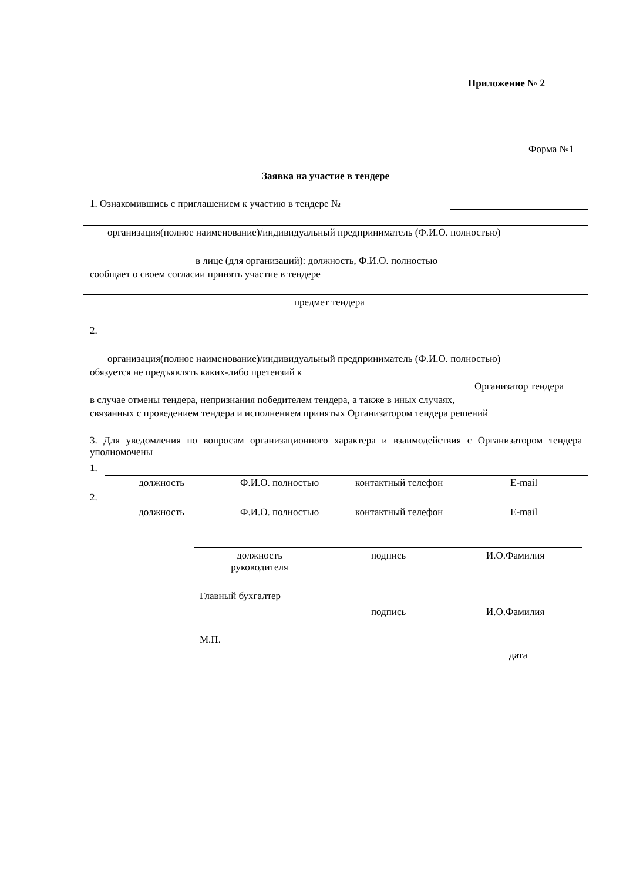Приложение № 2
Форма №1
Заявка на участие в тендере
1. Ознакомившись с приглашением к участию в тендере №
организация(полное наименование)/индивидуальный предприниматель (Ф.И.О. полностью)
в лице (для организаций): должность, Ф.И.О. полностью
сообщает о своем согласии принять участие в тендере
предмет тендера
2.
организация(полное наименование)/индивидуальный предприниматель (Ф.И.О. полностью)
обязуется не предъявлять каких-либо претензий к
Организатор тендера
в случае отмены тендера, непризнания победителем тендера, а также в иных случаях,
связанных с проведением тендера и исполнением принятых Организатором тендера решений
3. Для уведомления по вопросам организационного характера и взаимодействия с Организатором тендера уполномочены
1.
должность Ф.И.О. полностью контактный телефон E-mail
2.
должность Ф.И.О. полностью контактный телефон E-mail
должность руководителя
подпись И.О.Фамилия
Главный бухгалтер
подпись И.О.Фамилия
М.П.
дата